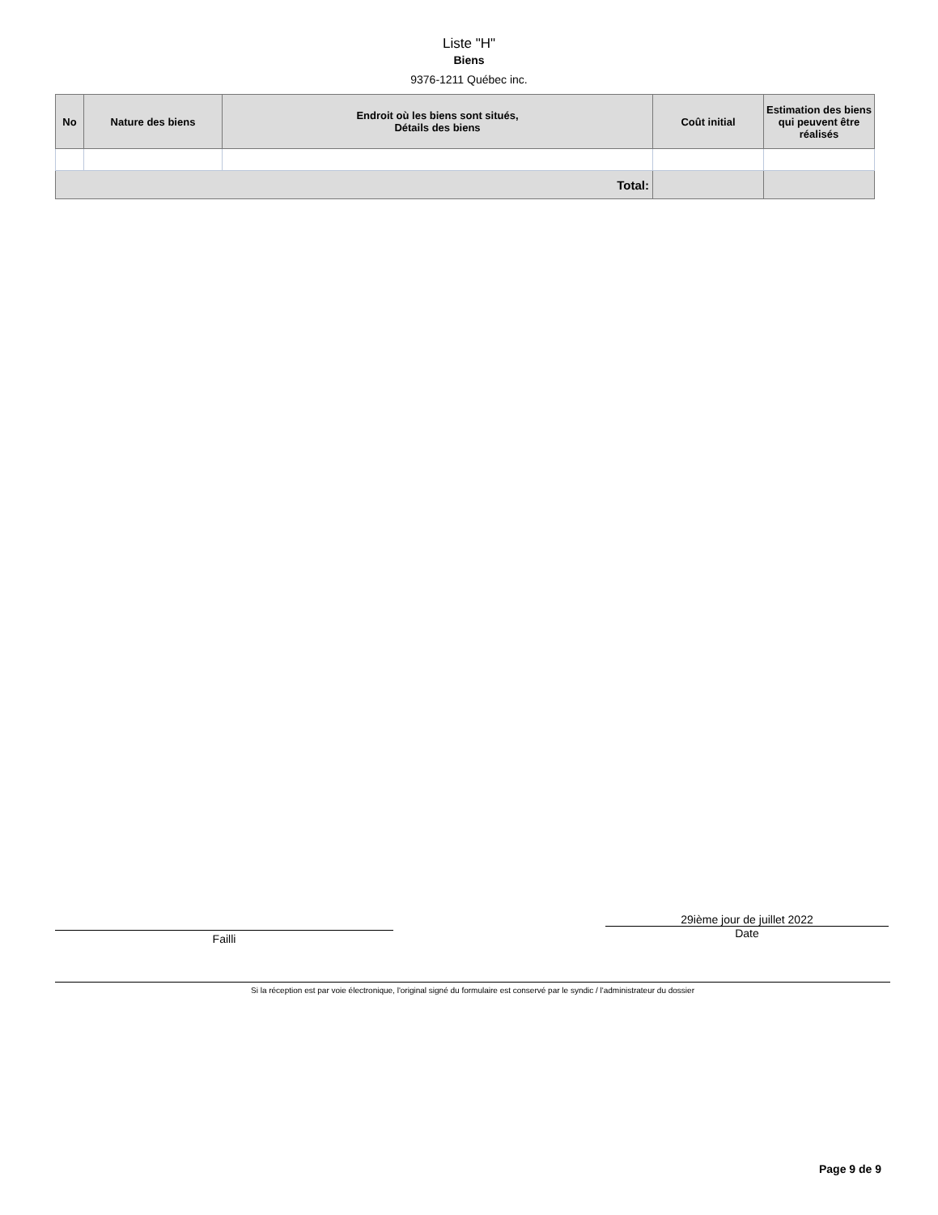Liste "H"
Biens
9376-1211 Québec inc.
| No | Nature des biens | Endroit où les biens sont situés, Détails des biens | Coût initial | Estimation des biens qui peuvent être réalisés |
| --- | --- | --- | --- | --- |
| Total: | | | | |
Failli
29ième jour de juillet 2022
Date
Si la réception est par voie électronique, l'original signé du formulaire est conservé par le syndic / l'administrateur du dossier
Page 9 de 9